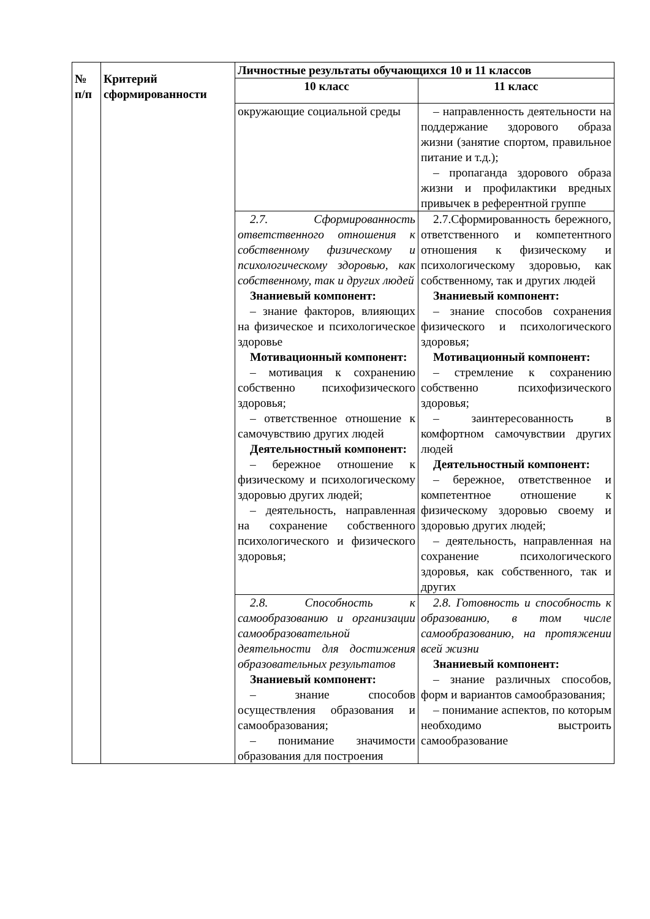| № п/п | Критерий сформированности | Личностные результаты обучающихся 10 и 11 классов | |
| --- | --- | --- | --- |
| | | 10 класс | 11 класс |
| | | окружающие социальной среды | – направленность деятельности на поддержание здорового образа жизни (занятие спортом, правильное питание и т.д.); – пропаганда здорового образа жизни и профилактики вредных привычек в референтной группе |
| | | 2.7. Сформированность ответственного отношения к собственному физическому и психологическому здоровью, как собственному, так и других людей Знаниевый компонент: – знание факторов, влияющих на физическое и психологическое здоровье Мотивационный компонент: – мотивация к сохранению собственно психофизического здоровья; – ответственное отношение к самочувствию других людей Деятельностный компонент: – бережное отношение к физическому и психологическому здоровью других людей; – деятельность, направленная на сохранение собственного психологического и физического здоровья; | 2.7.Сформированность бережного, ответственного и компетентного отношения к физическому и психологическому здоровью, как собственному, так и других людей Знаниевый компонент: – знание способов сохранения физического и психологического здоровья; Мотивационный компонент: – стремление к сохранению собственно психофизического здоровья; – заинтересованность в комфортном самочувствии других людей Деятельностный компонент: – бережное, ответственное и компетентное отношение к физическому здоровью своему и здоровью других людей; – деятельность, направленная на сохранение психологического здоровья, как собственного, так и других |
| | | 2.8. Способность к самообразованию и организации самообразовательной деятельности для достижения образовательных результатов Знаниевый компонент: – знание способов осуществления образования и самообразования; – понимание значимости образования для построения | 2.8. Готовность и способность к образованию, в том числе самообразованию, на протяжении всей жизни Знаниевый компонент: – знание различных способов, форм и вариантов самообразования; – понимание аспектов, по которым необходимо выстроить самообразование |